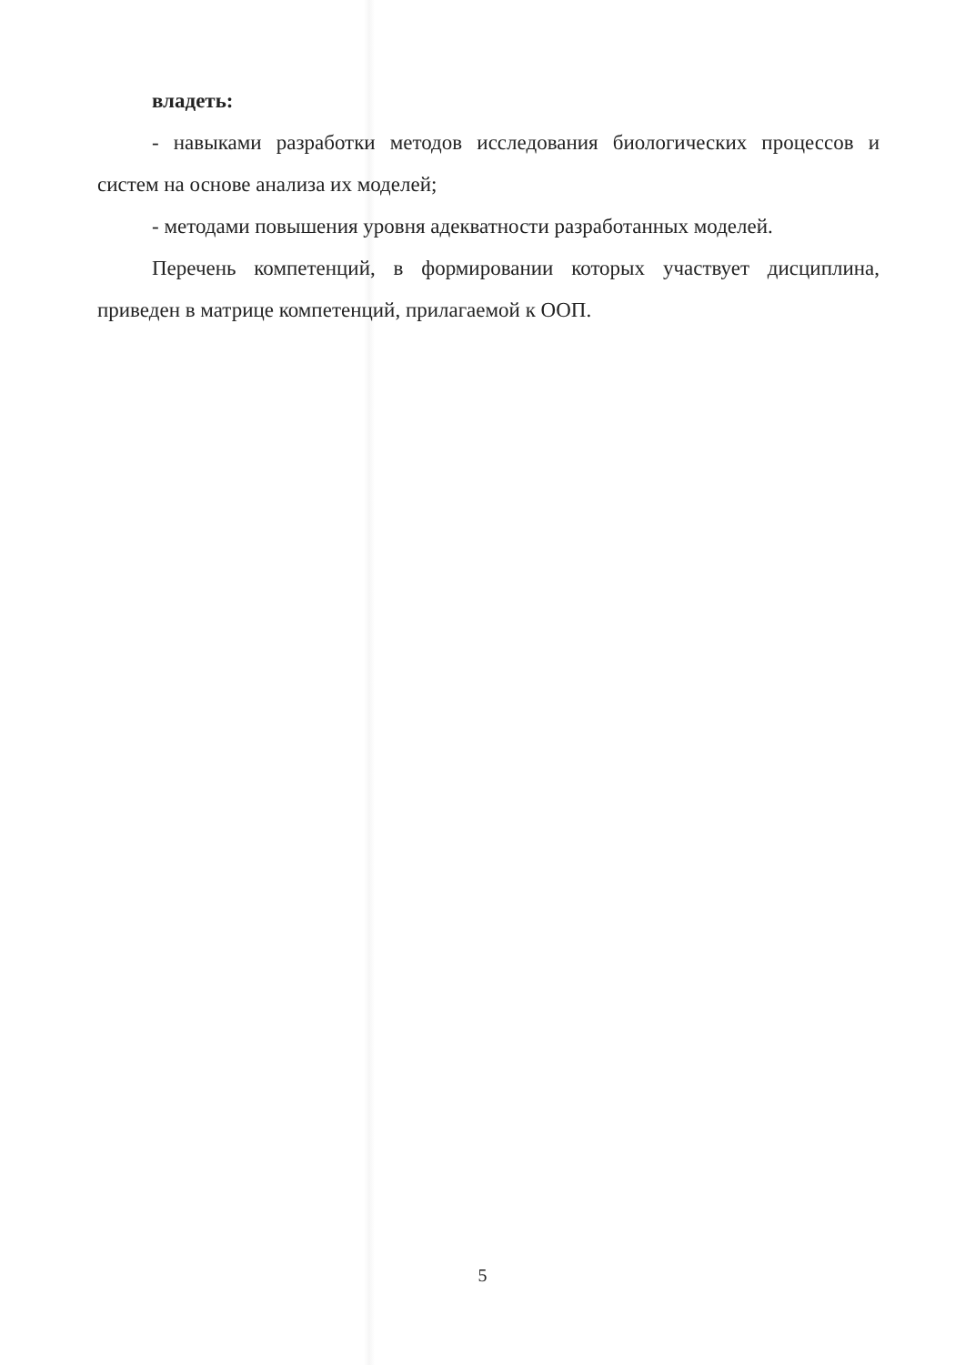владеть:
- навыками разработки методов исследования биологических процессов и систем на основе анализа их моделей;
- методами повышения уровня адекватности разработанных моделей.
Перечень компетенций, в формировании которых участвует дисциплина, приведен в матрице компетенций, прилагаемой к ООП.
5